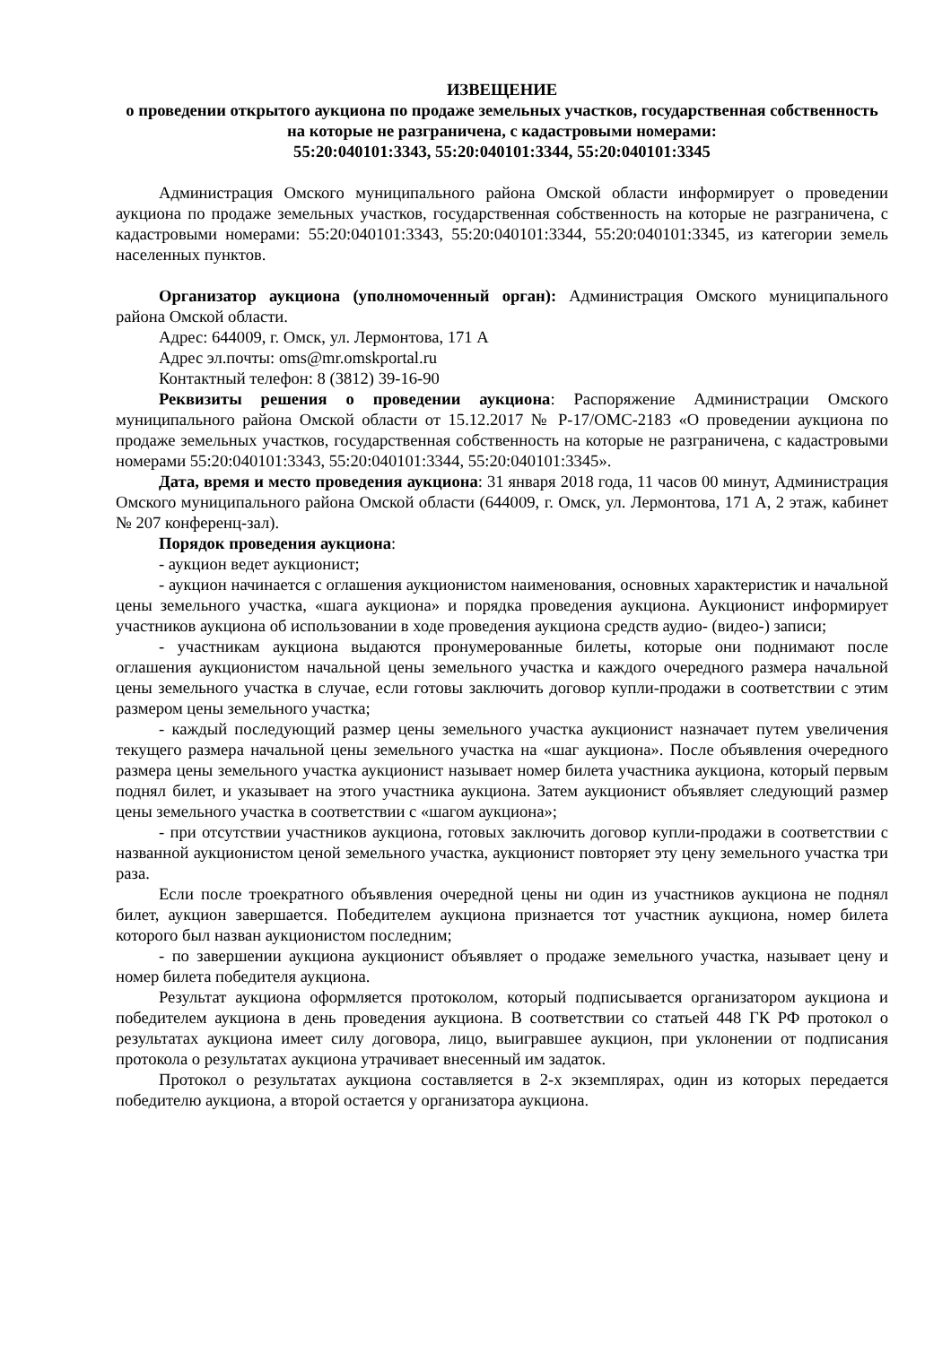ИЗВЕЩЕНИЕ
о проведении открытого аукциона по продаже земельных участков, государственная собственность на которые не разграничена, с кадастровыми номерами:
55:20:040101:3343, 55:20:040101:3344, 55:20:040101:3345
Администрация Омского муниципального района Омской области информирует о проведении аукциона по продаже земельных участков, государственная собственность на которые не разграничена, с кадастровыми номерами: 55:20:040101:3343, 55:20:040101:3344, 55:20:040101:3345, из категории земель населенных пунктов.
Организатор аукциона (уполномоченный орган): Администрация Омского муниципального района Омской области.
Адрес: 644009, г. Омск, ул. Лермонтова, 171 А
Адрес эл.почты: oms@mr.omskportal.ru
Контактный телефон: 8 (3812) 39-16-90
Реквизиты решения о проведении аукциона: Распоряжение Администрации Омского муниципального района Омской области от 15.12.2017 № Р-17/ОМС-2183 «О проведении аукциона по продаже земельных участков, государственная собственность на которые не разграничена, с кадастровыми номерами 55:20:040101:3343, 55:20:040101:3344, 55:20:040101:3345».
Дата, время и место проведения аукциона: 31 января 2018 года, 11 часов 00 минут, Администрация Омского муниципального района Омской области (644009, г. Омск, ул. Лермонтова, 171 А, 2 этаж, кабинет № 207 конференц-зал).
Порядок проведения аукциона:
- аукцион ведет аукционист;
- аукцион начинается с оглашения аукционистом наименования, основных характеристик и начальной цены земельного участка, «шага аукциона» и порядка проведения аукциона. Аукционист информирует участников аукциона об использовании в ходе проведения аукциона средств аудио- (видео-) записи;
- участникам аукциона выдаются пронумерованные билеты, которые они поднимают после оглашения аукционистом начальной цены земельного участка и каждого очередного размера начальной цены земельного участка в случае, если готовы заключить договор купли-продажи в соответствии с этим размером цены земельного участка;
- каждый последующий размер цены земельного участка аукционист назначает путем увеличения текущего размера начальной цены земельного участка на «шаг аукциона». После объявления очередного размера цены земельного участка аукционист называет номер билета участника аукциона, который первым поднял билет, и указывает на этого участника аукциона. Затем аукционист объявляет следующий размер цены земельного участка в соответствии с «шагом аукциона»;
- при отсутствии участников аукциона, готовых заключить договор купли-продажи в соответствии с названной аукционистом ценой земельного участка, аукционист повторяет эту цену земельного участка три раза.
Если после троекратного объявления очередной цены ни один из участников аукциона не поднял билет, аукцион завершается. Победителем аукциона признается тот участник аукциона, номер билета которого был назван аукционистом последним;
- по завершении аукциона аукционист объявляет о продаже земельного участка, называет цену и номер билета победителя аукциона.
Результат аукциона оформляется протоколом, который подписывается организатором аукциона и победителем аукциона в день проведения аукциона. В соответствии со статьей 448 ГК РФ протокол о результатах аукциона имеет силу договора, лицо, выигравшее аукцион, при уклонении от подписания протокола о результатах аукциона утрачивает внесенный им задаток.
Протокол о результатах аукциона составляется в 2-х экземплярах, один из которых передается победителю аукциона, а второй остается у организатора аукциона.